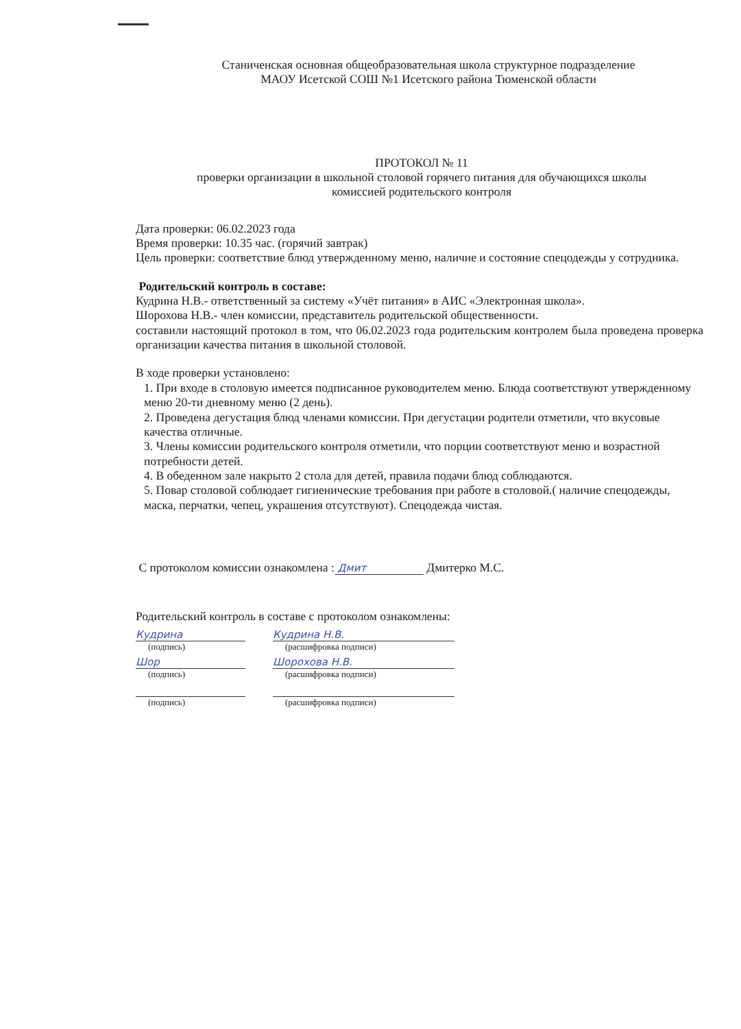Станиченская основная общеобразовательная школа структурное подразделение
МАОУ Исетской СОШ №1 Исетского района Тюменской области
ПРОТОКОЛ № 11
проверки организации в школьной столовой горячего питания для обучающихся школы
комиссией родительского контроля
Дата проверки: 06.02.2023 года
Время проверки: 10.35 час. (горячий завтрак)
Цель проверки: соответствие блюд утвержденному меню, наличие и состояние спецодежды у сотрудника.
Родительский контроль в составе:
Кудрина Н.В.- ответственный за систему «Учёт питания» в АИС «Электронная школа».
Шорохова Н.В.- член комиссии, представитель родительской общественности.
составили настоящий протокол в том, что 06.02.2023 года родительским контролем была проведена проверка организации качества питания в школьной столовой.
В ходе проверки установлено:
1. При входе в столовую имеется подписанное руководителем меню. Блюда соответствуют утвержденному меню 20-ти дневному меню (2 день).
2. Проведена дегустация блюд членами комиссии. При дегустации родители отметили, что вкусовые качества отличные.
3. Члены комиссии родительского контроля отметили, что порции соответствуют меню и возрастной потребности детей.
4. В обеденном зале накрыто 2 стола для детей, правила подачи блюд соблюдаются.
5. Повар столовой соблюдает гигиенические требования при работе в столовой.( наличие спецодежды, маска, перчатки, чепец, украшения отсутствуют). Спецодежда чистая.
С протоколом комиссии ознакомлена : Дмит Дмитерко М.С.
Родительский контроль в составе с протоколом ознакомлены:
Кудрина
(подпись)
Кудрина Н.В.
(расшифровка подписи)
Шор
(подпись)
Шорохова Н.В.
(расшифровка подписи)
(подпись) (расшифровка подписи)